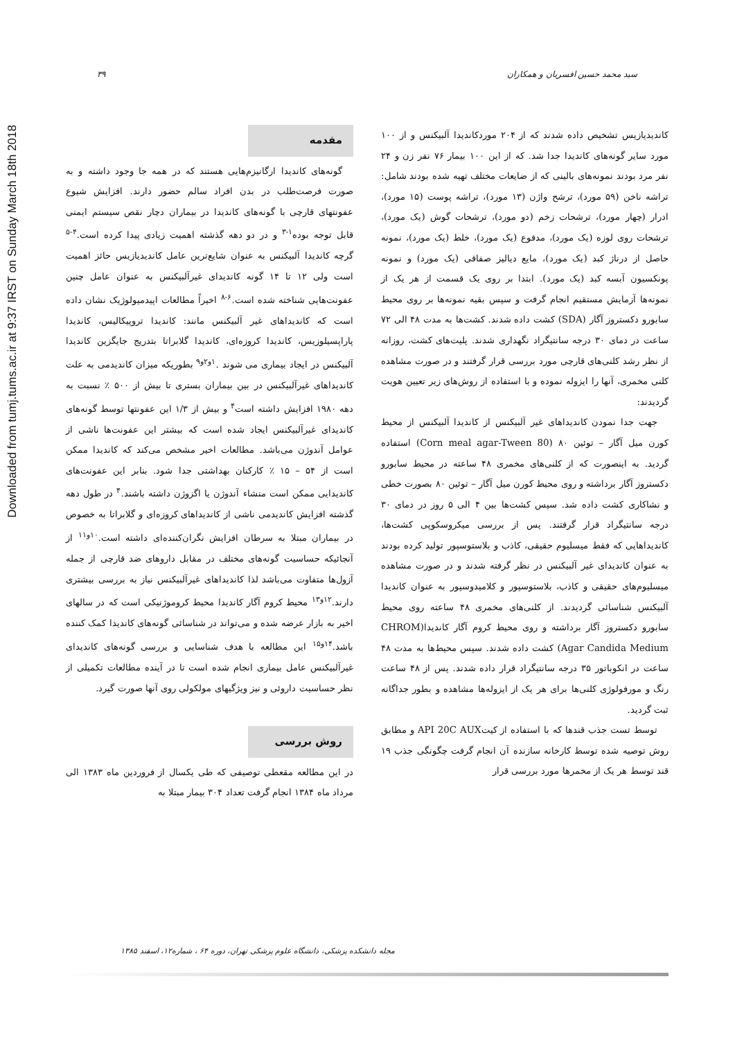Downloaded from tumj.tums.ac.ir at 9:37 IRST on Sunday March 18th 2018
۳۹ سید محمد حسین افسریان و همکاران
مقدمه
گونه‌های کاندیدا ارگانیزم‌هایی هستند که در همه جا وجود داشته و به صورت فرصت‌طلب در بدن افراد سالم حضور دارند. افزایش شیوع عفونتهای قارچی با گونه‌های کاندیدا در بیماران دچار نقص سیستم ایمنی قابل توجه بوده<sup>۱-۳</sup> و در دو دهه گذشته اهمیت زیادی پیدا کرده است.<sup>۴-۵</sup> گرچه کاندیدا آلبیکنس به عنوان شایع‌ترین عامل کاندیدیازیس حائز اهمیت است ولی ۱۲ تا ۱۴ گونه کاندیدای غیرآلبیکنس به عنوان عامل چنین عفونت‌هایی شناخته شده است.<sup>۶-۸</sup> اخیراً مطالعات اپیدمیولوژیک نشان داده است که کاندیداهای غیر آلبیکنس مانند: کاندیدا تروپیکالیس، کاندیدا پاراپسیلوزیس، کاندیدا کروزه‌ای، کاندیدا گلابراتا بتدریج جایگزین کاندیدا آلبیکنس در ایجاد بیماری می شوند .<sup>۱و۲و۹</sup> بطوریکه میزان کاندیدمی به علت کاندیداهای غیرآلبیکنس در بین بیماران بستری تا بیش از ۵۰۰ ٪ نسبت به دهه ۱۹۸۰ افزایش داشته است<sup>۴</sup> و بیش از ۱/۳ این عفونتها توسط گونه‌های کاندیدای غیرآلبیکنس ایجاد شده است که بیشتر این عفونت‌ها ناشی از عوامل آندوژن می‌باشد. مطالعات اخیر مشخص می‌کند که کاندیدا ممکن است از ۵۴ – ۱۵ ٪ کارکنان بهداشتی جدا شود. بنابر این عفونت‌های کاندیدایی ممکن است منشاء آندوژن یا اگزوژن داشته باشند.<sup>۴</sup> در طول دهه گذشته افزایش کاندیدمی ناشی از کاندیداهای کروزه‌ای و گلابراتا به خصوص در بیماران مبتلا به سرطان افزایش نگران‌کننده‌ای داشته است.<sup>۱۰و۱۱</sup> از آنجائیکه حساسیت گونه‌های مختلف در مقابل داروهای ضد قارچی از جمله آزول‌ها متفاوت می‌باشد لذا کاندیداهای غیرآلبیکنس نیاز به بررسی بیشتری دارند.<sup>۱۲و۱۳</sup> محیط کروم آگار کاندیدا محیط کروموژنیکی است که در سالهای اخیر به بازار عرضه شده و می‌تواند در شناسائی گونه‌های کاندیدا کمک کننده باشد.<sup>۱۴و۱۵</sup> این مطالعه با هدف شناسایی و بررسی گونه‌های کاندیدای غیرآلبیکنس عامل بیماری انجام شده است تا در آینده مطالعات تکمیلی از نظر حساسیت داروئی و نیز ویژگیهای مولکولی روی آنها صورت گیرد.
روش بررسی
در این مطالعه مقعطی توصیفی که طی یکسال از فروردین ماه ۱۳۸۳ الی مرداد ماه ۱۳۸۴ انجام گرفت تعداد ۳۰۴ بیمار مبتلا به
کاندیدیازیس تشخیص داده شدند که از ۲۰۴ موردکاندیدا آلبیکنس و از ۱۰۰ مورد سایر گونه‌های کاندیدا جدا شد. که از این ۱۰۰ بیمار ۷۶ نفر زن و ۲۴ نفر مرد بودند نمونه‌های بالینی که از ضایعات مختلف تهیه شده بودند شامل: تراشه ناخن (۵۹ مورد)، ترشح واژن (۱۳ مورد)، تراشه پوست (۱۵ مورد)، ادرار (چهار مورد)، ترشحات زخم (دو مورد)، ترشحات گوش (یک مورد)، ترشحات روی لوزه (یک مورد)، مدفوع (یک مورد)، خلط (یک مورد)، نمونه حاصل از درناژ کبد (یک مورد)، مایع دیالیز صفاقی (یک مورد) و نمونه پونکسیون آبسه کبد (یک مورد). ابتدا بر روی یک قسمت از هر یک از نمونه‌ها آزمایش مستقیم انجام گرفت و سپس بقیه نمونه‌ها بر روی محیط سابورو دکستروز آگار (SDA) کشت داده شدند. کشت‌ها به مدت ۴۸ الی ۷۲ ساعت در دمای ۳۰ درجه سانتیگراد نگهداری شدند. پلیت‌های کشت، روزانه از نظر رشد کلنی‌های قارچی مورد بررسی قرار گرفتند و در صورت مشاهده کلنی مخمری، آنها را ایزوله نموده و با استفاده از روش‌های زیر تعیین هویت گردیدند:
جهت جدا نمودن کاندیداهای غیر آلبیکنس از کاندیدا آلبیکنس از محیط کورن میل آگار – توئین ۸۰ (Corn meal agar-Tween 80) استفاده گردید. به اینصورت که از کلنی‌های مخمری ۴۸ ساعته در محیط سابورو دکستروز آگار برداشته و روی محیط کورن میل آگار – توئین ۸۰ بصورت خطی و نشاکاری کشت داده شد. سپس کشت‌ها بین ۴ الی ۵ روز در دمای ۳۰ درجه سانتیگراد قرار گرفتند. پس از بررسی میکروسکوپی کشت‌ها، کاندیداهایی که فقط میسلیوم حقیقی، کاذب و بلاستوسپور تولید کرده بودند به عنوان کاندیدای غیر آلبیکنس در نظر گرفته شدند و در صورت مشاهده میسلیوم‌های حقیقی و کاذب، بلاستوسپور و کلامیدوسپور به عنوان کاندیدا آلبیکنس شناسائی گردیدند. از کلنی‌های مخمری ۴۸ ساعته روی محیط سابورو دکستروز آگار برداشته و روی محیط کروم آگار کاندیدا(CHROM Agar Candida Medium) کشت داده شدند. سپس محیط‌ها به مدت ۴۸ ساعت در انکوباتور ۳۵ درجه سانتیگراد قرار داده شدند. پس از ۴۸ ساعت رنگ و مورفولوژی کلنی‌ها برای هر یک از ایزوله‌ها مشاهده و بطور جداگانه ثبت گردید.
توسط تست جذب قندها که با استفاده از کیتAPI 20C AUX و مطابق روش توصیه شده توسط کارخانه سازنده آن انجام گرفت چگونگی جذب ۱۹ قند توسط هر یک از مخمرها مورد بررسی قرار
مجله دانشکده پزشکی، دانشگاه علوم پزشکی تهران، دوره ۶۴ ، شماره۱۲، اسفند ۱۳۸۵